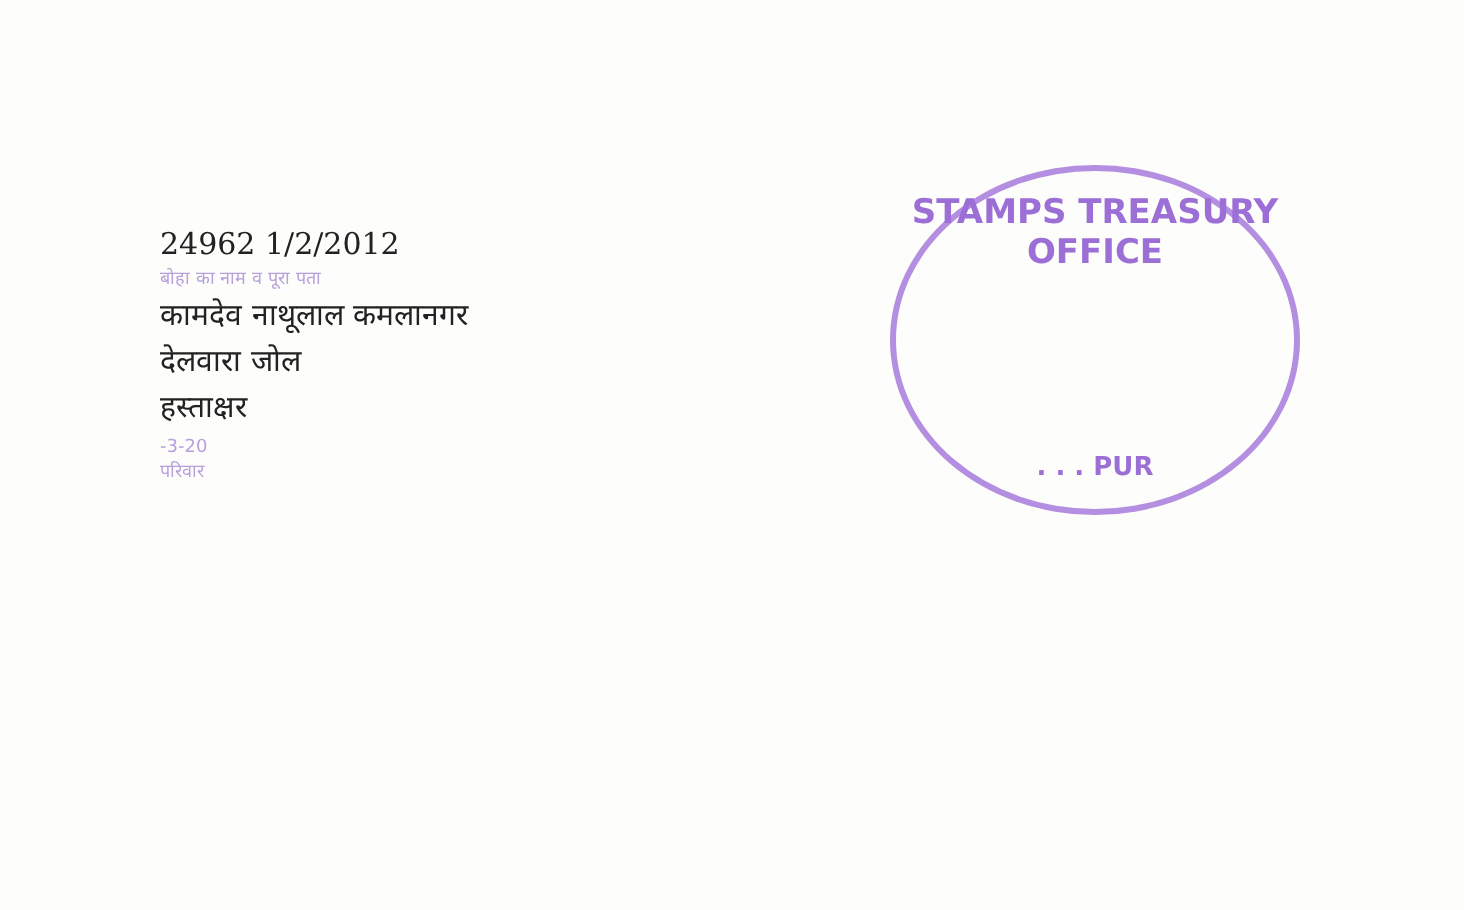24962 1/2/2012
बोहा का नाम व पूरा पता
कामदेव नाथूलाल कमलानगर
देलवारा जोल
हस्ताक्षर
-3-20
परिवार
STAMPS TREASURY OFFICE
. . . PUR